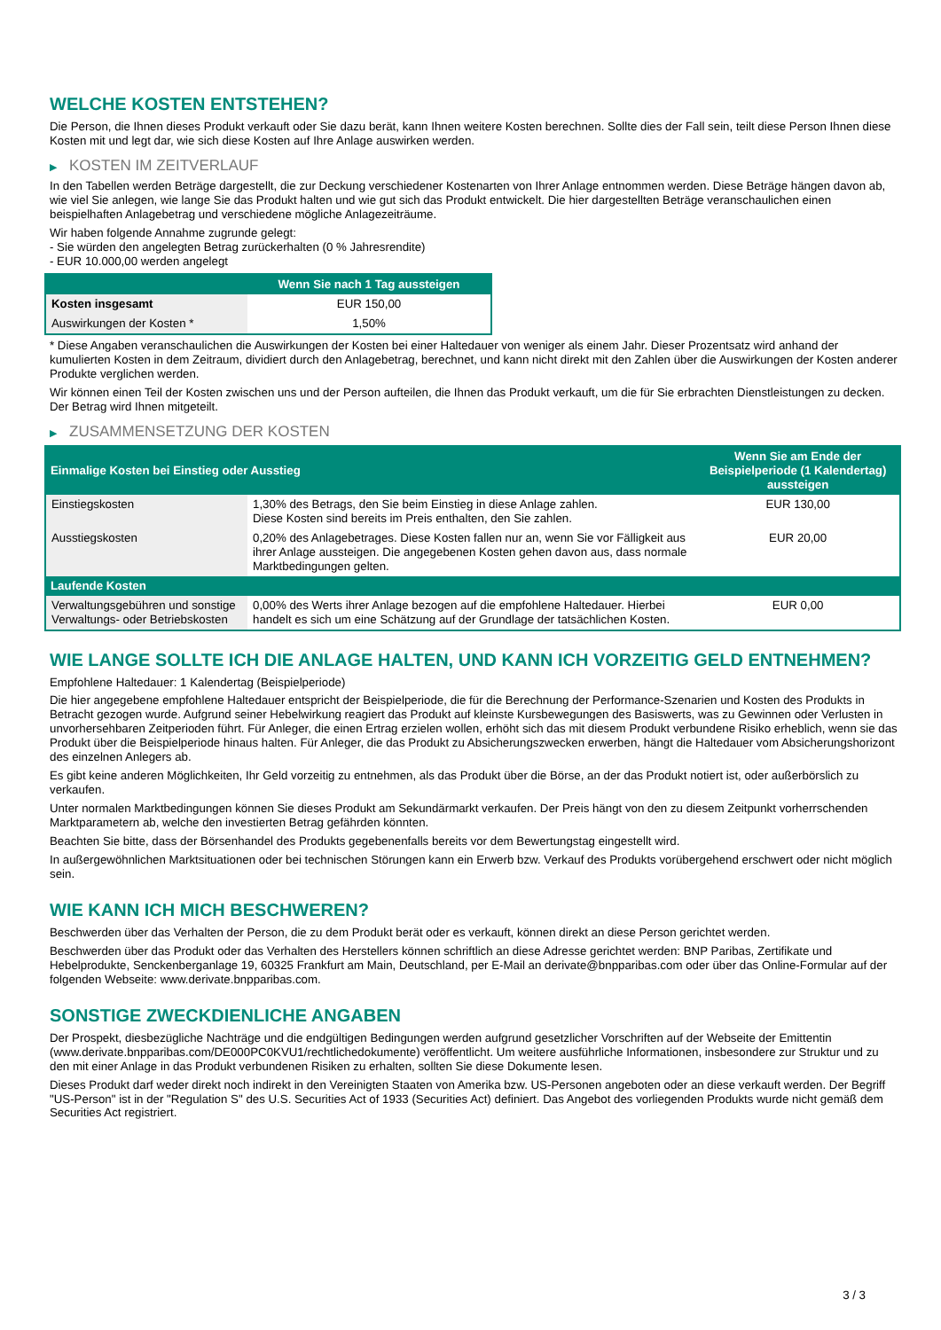WELCHE KOSTEN ENTSTEHEN?
Die Person, die Ihnen dieses Produkt verkauft oder Sie dazu berät, kann Ihnen weitere Kosten berechnen. Sollte dies der Fall sein, teilt diese Person Ihnen diese Kosten mit und legt dar, wie sich diese Kosten auf Ihre Anlage auswirken werden.
▶ KOSTEN IM ZEITVERLAUF
In den Tabellen werden Beträge dargestellt, die zur Deckung verschiedener Kostenarten von Ihrer Anlage entnommen werden. Diese Beträge hängen davon ab, wie viel Sie anlegen, wie lange Sie das Produkt halten und wie gut sich das Produkt entwickelt. Die hier dargestellten Beträge veranschaulichen einen beispielhaften Anlagebetrag und verschiedene mögliche Anlagezeiträume.
Wir haben folgende Annahme zugrunde gelegt:
- Sie würden den angelegten Betrag zurückerhalten (0 % Jahresrendite)
- EUR 10.000,00 werden angelegt
| | Wenn Sie nach 1 Tag aussteigen |
| --- | --- |
| Kosten insgesamt | EUR 150,00 |
| Auswirkungen der Kosten * | 1,50% |
* Diese Angaben veranschaulichen die Auswirkungen der Kosten bei einer Haltedauer von weniger als einem Jahr. Dieser Prozentsatz wird anhand der kumulierten Kosten in dem Zeitraum, dividiert durch den Anlagebetrag, berechnet, und kann nicht direkt mit den Zahlen über die Auswirkungen der Kosten anderer Produkte verglichen werden.
Wir können einen Teil der Kosten zwischen uns und der Person aufteilen, die Ihnen das Produkt verkauft, um die für Sie erbrachten Dienstleistungen zu decken. Der Betrag wird Ihnen mitgeteilt.
▶ ZUSAMMENSETZUNG DER KOSTEN
| Einmalige Kosten bei Einstieg oder Ausstieg | | Wenn Sie am Ende der Beispielperiode (1 Kalendertag) aussteigen |
| --- | --- | --- |
| Einstiegskosten | 1,30% des Betrags, den Sie beim Einstieg in diese Anlage zahlen. Diese Kosten sind bereits im Preis enthalten, den Sie zahlen. | EUR 130,00 |
| Ausstiegskosten | 0,20% des Anlagebetrages. Diese Kosten fallen nur an, wenn Sie vor Fälligkeit aus ihrer Anlage aussteigen. Die angegebenen Kosten gehen davon aus, dass normale Marktbedingungen gelten. | EUR 20,00 |
| Laufende Kosten | | |
| Verwaltungsgebühren und sonstige Verwaltungs- oder Betriebskosten | 0,00% des Werts ihrer Anlage bezogen auf die empfohlene Haltedauer. Hierbei handelt es sich um eine Schätzung auf der Grundlage der tatsächlichen Kosten. | EUR 0,00 |
WIE LANGE SOLLTE ICH DIE ANLAGE HALTEN, UND KANN ICH VORZEITIG GELD ENTNEHMEN?
Empfohlene Haltedauer: 1 Kalendertag (Beispielperiode)
Die hier angegebene empfohlene Haltedauer entspricht der Beispielperiode, die für die Berechnung der Performance-Szenarien und Kosten des Produkts in Betracht gezogen wurde. Aufgrund seiner Hebelwirkung reagiert das Produkt auf kleinste Kursbewegungen des Basiswerts, was zu Gewinnen oder Verlusten in unvorhersehbaren Zeitperioden führt. Für Anleger, die einen Ertrag erzielen wollen, erhöht sich das mit diesem Produkt verbundene Risiko erheblich, wenn sie das Produkt über die Beispielperiode hinaus halten. Für Anleger, die das Produkt zu Absicherungszwecken erwerben, hängt die Haltedauer vom Absicherungshorizont des einzelnen Anlegers ab.
Es gibt keine anderen Möglichkeiten, Ihr Geld vorzeitig zu entnehmen, als das Produkt über die Börse, an der das Produkt notiert ist, oder außerbörslich zu verkaufen.
Unter normalen Marktbedingungen können Sie dieses Produkt am Sekundärmarkt verkaufen. Der Preis hängt von den zu diesem Zeitpunkt vorherrschenden Marktparametern ab, welche den investierten Betrag gefährden könnten.
Beachten Sie bitte, dass der Börsenhandel des Produkts gegebenenfalls bereits vor dem Bewertungstag eingestellt wird.
In außergewöhnlichen Marktsituationen oder bei technischen Störungen kann ein Erwerb bzw. Verkauf des Produkts vorübergehend erschwert oder nicht möglich sein.
WIE KANN ICH MICH BESCHWEREN?
Beschwerden über das Verhalten der Person, die zu dem Produkt berät oder es verkauft, können direkt an diese Person gerichtet werden.
Beschwerden über das Produkt oder das Verhalten des Herstellers können schriftlich an diese Adresse gerichtet werden: BNP Paribas, Zertifikate und Hebelprodukte, Senckenberganlage 19, 60325 Frankfurt am Main, Deutschland, per E-Mail an derivate@bnpparibas.com oder über das Online-Formular auf der folgenden Webseite: www.derivate.bnpparibas.com.
SONSTIGE ZWECKDIENLICHE ANGABEN
Der Prospekt, diesbezügliche Nachträge und die endgültigen Bedingungen werden aufgrund gesetzlicher Vorschriften auf der Webseite der Emittentin (www.derivate.bnpparibas.com/DE000PC0KVU1/rechtlichedokumente) veröffentlicht. Um weitere ausführliche Informationen, insbesondere zur Struktur und zu den mit einer Anlage in das Produkt verbundenen Risiken zu erhalten, sollten Sie diese Dokumente lesen.
Dieses Produkt darf weder direkt noch indirekt in den Vereinigten Staaten von Amerika bzw. US-Personen angeboten oder an diese verkauft werden. Der Begriff "US-Person" ist in der "Regulation S" des U.S. Securities Act of 1933 (Securities Act) definiert. Das Angebot des vorliegenden Produkts wurde nicht gemäß dem Securities Act registriert.
3 / 3